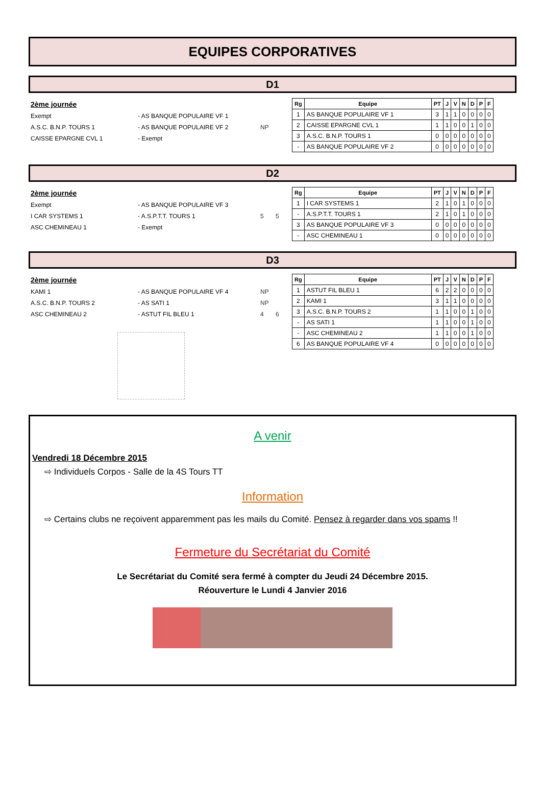EQUIPES CORPORATIVES
D1
2ème journée
Exempt - AS BANQUE POPULAIRE VF 1
A.S.C. B.N.P. TOURS 1 - AS BANQUE POPULAIRE VF 2 NP
CAISSE EPARGNE CVL 1 - Exempt
| Rg | Equipe | PT | J | V | N | D | P | F |
| --- | --- | --- | --- | --- | --- | --- | --- | --- |
| 1 | AS BANQUE POPULAIRE VF 1 | 3 | 1 | 1 | 0 | 0 | 0 | 0 |
| 2 | CAISSE EPARGNE CVL 1 | 1 | 1 | 0 | 0 | 1 | 0 | 0 |
| 3 | A.S.C. B.N.P. TOURS 1 | 0 | 0 | 0 | 0 | 0 | 0 | 0 |
| - | AS BANQUE POPULAIRE VF 2 | 0 | 0 | 0 | 0 | 0 | 0 | 0 |
D2
2ème journée
Exempt - AS BANQUE POPULAIRE VF 3
I CAR SYSTEMS 1 - A.S.P.T.T. TOURS 1 5 5
ASC CHEMINEAU 1 - Exempt
| Rg | Equipe | PT | J | V | N | D | P | F |
| --- | --- | --- | --- | --- | --- | --- | --- | --- |
| 1 | I CAR SYSTEMS 1 | 2 | 1 | 0 | 1 | 0 | 0 | 0 |
| - | A.S.P.T.T. TOURS 1 | 2 | 1 | 0 | 1 | 0 | 0 | 0 |
| 3 | AS BANQUE POPULAIRE VF 3 | 0 | 0 | 0 | 0 | 0 | 0 | 0 |
| - | ASC CHEMINEAU 1 | 0 | 0 | 0 | 0 | 0 | 0 | 0 |
D3
2ème journée
KAMI 1 - AS BANQUE POPULAIRE VF 4 NP
A.S.C. B.N.P. TOURS 2 - AS SATI 1 NP
ASC CHEMINEAU 2 - ASTUT FIL BLEU 1 4 6
| Rg | Equipe | PT | J | V | N | D | P | F |
| --- | --- | --- | --- | --- | --- | --- | --- | --- |
| 1 | ASTUT FIL BLEU 1 | 6 | 2 | 2 | 0 | 0 | 0 | 0 |
| 2 | KAMI 1 | 3 | 1 | 1 | 0 | 0 | 0 | 0 |
| 3 | A.S.C. B.N.P. TOURS 2 | 1 | 1 | 0 | 0 | 1 | 0 | 0 |
| - | AS SATI 1 | 1 | 1 | 0 | 0 | 1 | 0 | 0 |
| - | ASC CHEMINEAU 2 | 1 | 1 | 0 | 0 | 1 | 0 | 0 |
| 6 | AS BANQUE POPULAIRE VF 4 | 0 | 0 | 0 | 0 | 0 | 0 | 0 |
A venir
Vendredi 18 Décembre 2015
⇨ Individuels Corpos - Salle de la 4S Tours TT
Information
⇨ Certains clubs ne reçoivent apparemment pas les mails du Comité. Pensez à regarder dans vos spams !!
Fermeture du Secrétariat du Comité
Le Secrétariat du Comité sera fermé à compter du Jeudi 24 Décembre 2015.
Réouverture le Lundi 4 Janvier 2016